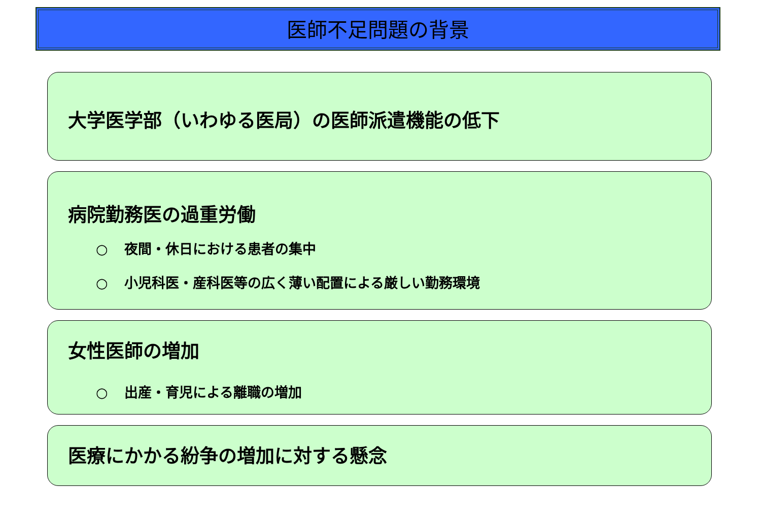医師不足問題の背景
大学医学部（いわゆる医局）の医師派遣機能の低下
病院勤務医の過重労働
○ 夜間・休日における患者の集中
○ 小児科医・産科医等の広く薄い配置による厳しい勤務環境
女性医師の増加
○ 出産・育児による離職の増加
医療にかかる紛争の増加に対する懸念